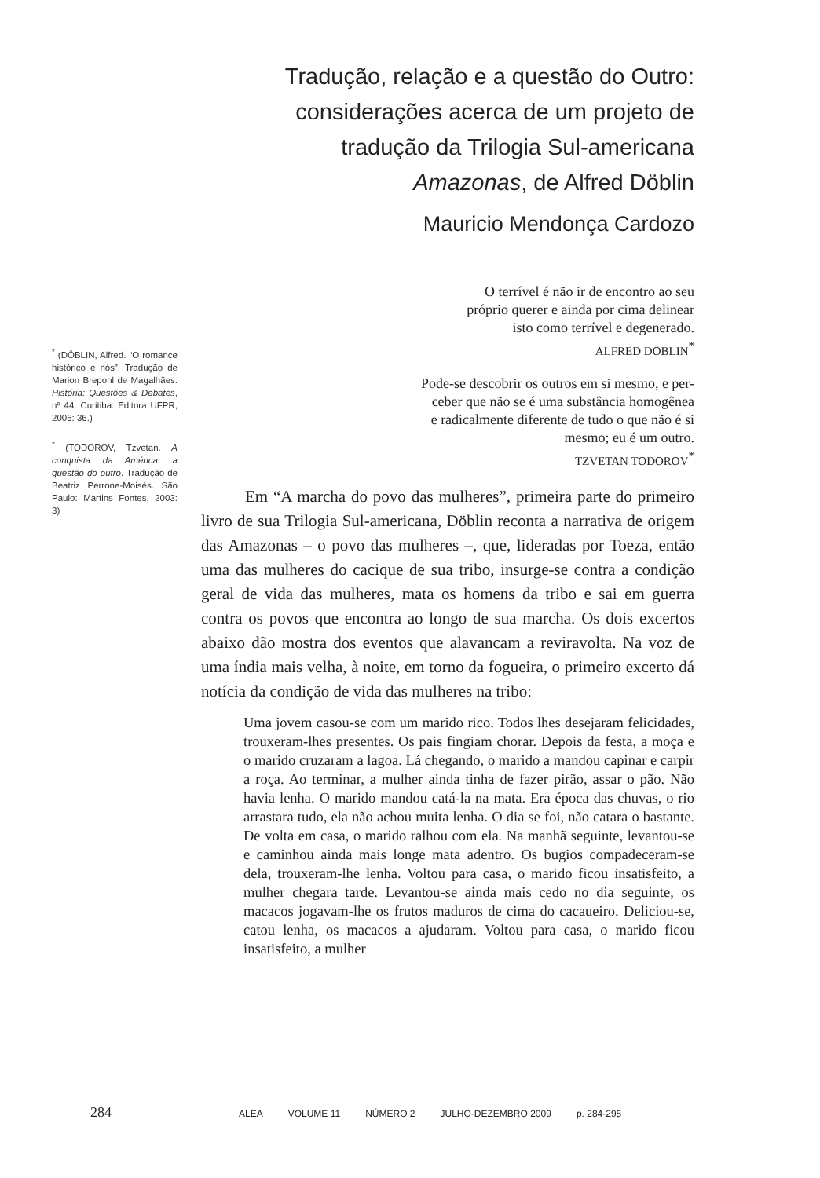Tradução, relação e a questão do Outro: considerações acerca de um projeto de tradução da Trilogia Sul-americana Amazonas, de Alfred Döblin
Mauricio Mendonça Cardozo
<sup>*</sup> (DÖBLIN, Alfred. “O romance histórico e nós”. Tradução de Marion Brepohl de Magalhães. História: Questões & Debates, nº 44. Curitiba: Editora UFPR, 2006: 36.)
<sup>*</sup> (TODOROV, Tzvetan. A conquista da América: a questão do outro. Tradução de Beatriz Perrone-Moisés. São Paulo: Martins Fontes, 2003: 3)
O terrível é não ir de encontro ao seu
próprio querer e ainda por cima delinear
isto como terrível e degenerado.
ALFRED DÖBLIN<sup>*</sup>
Pode-se descobrir os outros em si mesmo, e per-
ceber que não se é uma substância homogênea
e radicalmente diferente de tudo o que não é si
mesmo; eu é um outro.
TZVETAN TODOROV<sup>*</sup>
Em “A marcha do povo das mulheres”, primeira parte do primeiro livro de sua Trilogia Sul-americana, Döblin reconta a narrativa de origem das Amazonas – o povo das mulheres –, que, lideradas por Toeza, então uma das mulheres do cacique de sua tribo, insurge-se contra a condição geral de vida das mulheres, mata os homens da tribo e sai em guerra contra os povos que encontra ao longo de sua marcha. Os dois excertos abaixo dão mostra dos eventos que alavancam a reviravolta. Na voz de uma índia mais velha, à noite, em torno da fogueira, o primeiro excerto dá notícia da condição de vida das mulheres na tribo:
Uma jovem casou-se com um marido rico. Todos lhes desejaram felicidades, trouxeram-lhes presentes. Os pais fingiam chorar. Depois da festa, a moça e o marido cruzaram a lagoa. Lá chegando, o marido a mandou capinar e carpir a roça. Ao terminar, a mulher ainda tinha de fazer pirão, assar o pão. Não havia lenha. O marido mandou catá-la na mata. Era época das chuvas, o rio arrastara tudo, ela não achou muita lenha. O dia se foi, não catara o bastante. De volta em casa, o marido ralhou com ela. Na manhã seguinte, levantou-se e caminhou ainda mais longe mata adentro. Os bugios compadeceram-se dela, trouxeram-lhe lenha. Voltou para casa, o marido ficou insatisfeito, a mulher chegara tarde. Levantou-se ainda mais cedo no dia seguinte, os macacos jogavam-lhe os frutos maduros de cima do cacaueiro. Deliciou-se, catou lenha, os macacos a ajudaram. Voltou para casa, o marido ficou insatisfeito, a mulher
284 ALEA VOLUME 11 NÚMERO 2 JULHO-DEZEMBRO 2009 p. 284-295